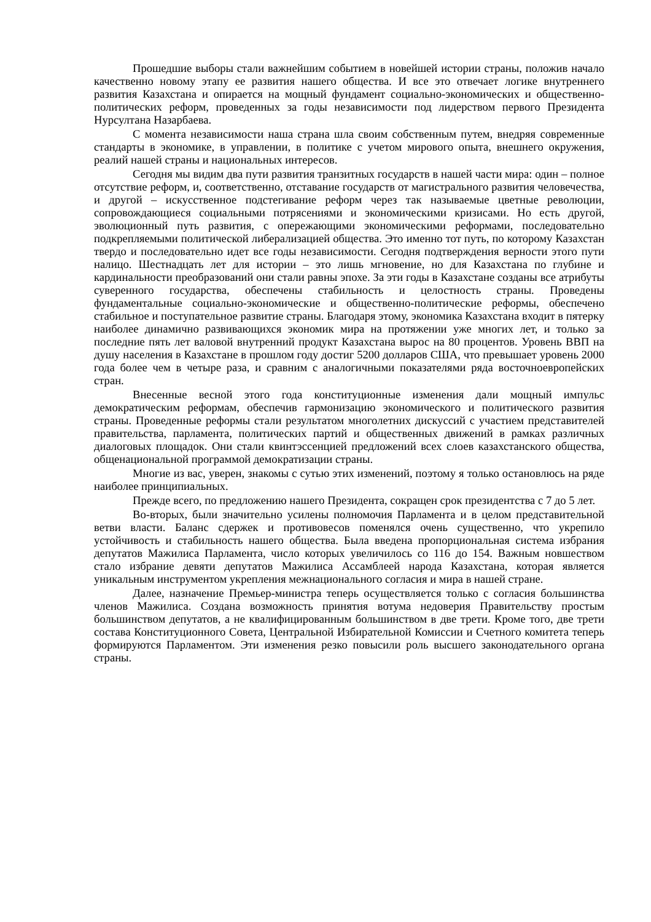Прошедшие выборы стали важнейшим событием в новейшей истории страны, положив начало качественно новому этапу ее развития нашего общества. И все это отвечает логике внутреннего развития Казахстана и опирается на мощный фундамент социально-экономических и общественно-политических реформ, проведенных за годы независимости под лидерством первого Президента Нурсултана Назарбаева.
С момента независимости наша страна шла своим собственным путем, внедряя современные стандарты в экономике, в управлении, в политике с учетом мирового опыта, внешнего окружения, реалий нашей страны и национальных интересов.
Сегодня мы видим два пути развития транзитных государств в нашей части мира: один – полное отсутствие реформ, и, соответственно, отставание государств от магистрального развития человечества, и другой – искусственное подстегивание реформ через так называемые цветные революции, сопровождающиеся социальными потрясениями и экономическими кризисами. Но есть другой, эволюционный путь развития, с опережающими экономическими реформами, последовательно подкрепляемыми политической либерализацией общества. Это именно тот путь, по которому Казахстан твердо и последовательно идет все годы независимости. Сегодня подтверждения верности этого пути налицо. Шестнадцать лет для истории – это лишь мгновение, но для Казахстана по глубине и кардинальности преобразований они стали равны эпохе. За эти годы в Казахстане созданы все атрибуты суверенного государства, обеспечены стабильность и целостность страны. Проведены фундаментальные социально-экономические и общественно-политические реформы, обеспечено стабильное и поступательное развитие страны. Благодаря этому, экономика Казахстана входит в пятерку наиболее динамично развивающихся экономик мира на протяжении уже многих лет, и только за последние пять лет валовой внутренний продукт Казахстана вырос на 80 процентов. Уровень ВВП на душу населения в Казахстане в прошлом году достиг 5200 долларов США, что превышает уровень 2000 года более чем в четыре раза, и сравним с аналогичными показателями ряда восточноевропейских стран.
Внесенные весной этого года конституционные изменения дали мощный импульс демократическим реформам, обеспечив гармонизацию экономического и политического развития страны. Проведенные реформы стали результатом многолетних дискуссий с участием представителей правительства, парламента, политических партий и общественных движений в рамках различных диалоговых площадок. Они стали квинтэссенцией предложений всех слоев казахстанского общества, общенациональной программой демократизации страны.
Многие из вас, уверен, знакомы с сутью этих изменений, поэтому я только остановлюсь на ряде наиболее принципиальных.
Прежде всего, по предложению нашего Президента, сокращен срок президентства с 7 до 5 лет.
Во-вторых, были значительно усилены полномочия Парламента и в целом представительной ветви власти. Баланс сдержек и противовесов поменялся очень существенно, что укрепило устойчивость и стабильность нашего общества. Была введена пропорциональная система избрания депутатов Мажилиса Парламента, число которых увеличилось со 116 до 154. Важным новшеством стало избрание девяти депутатов Мажилиса Ассамблеей народа Казахстана, которая является уникальным инструментом укрепления межнационального согласия и мира в нашей стране.
Далее, назначение Премьер-министра теперь осуществляется только с согласия большинства членов Мажилиса. Создана возможность принятия вотума недоверия Правительству простым большинством депутатов, а не квалифицированным большинством в две трети. Кроме того, две трети состава Конституционного Совета, Центральной Избирательной Комиссии и Счетного комитета теперь формируются Парламентом. Эти изменения резко повысили роль высшего законодательного органа страны.